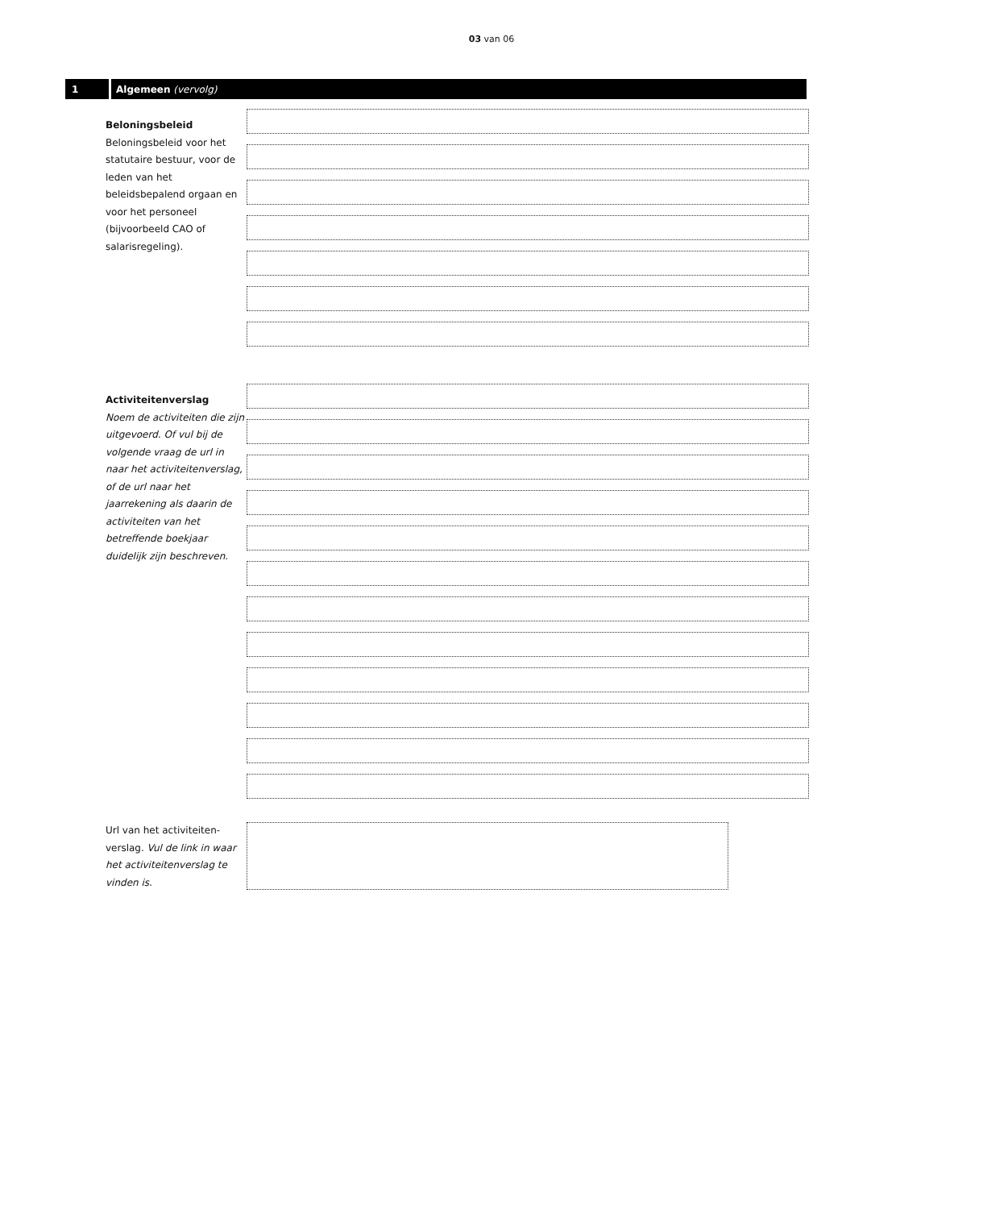03 van 06
1 Algemeen (vervolg)
Beloningsbeleid
Beloningsbeleid voor het statutaire bestuur, voor de leden van het beleidsbepalend orgaan en voor het personeel (bijvoorbeeld CAO of salarisregeling).
Activiteitenverslag
Noem de activiteiten die zijn uitgevoerd. Of vul bij de volgende vraag de url in naar het activiteitenverslag, of de url naar het jaarrekening als daarin de activiteiten van het betreffende boekjaar duidelijk zijn beschreven.
Url van het activiteiten-verslag. Vul de link in waar het activiteitenverslag te vinden is.